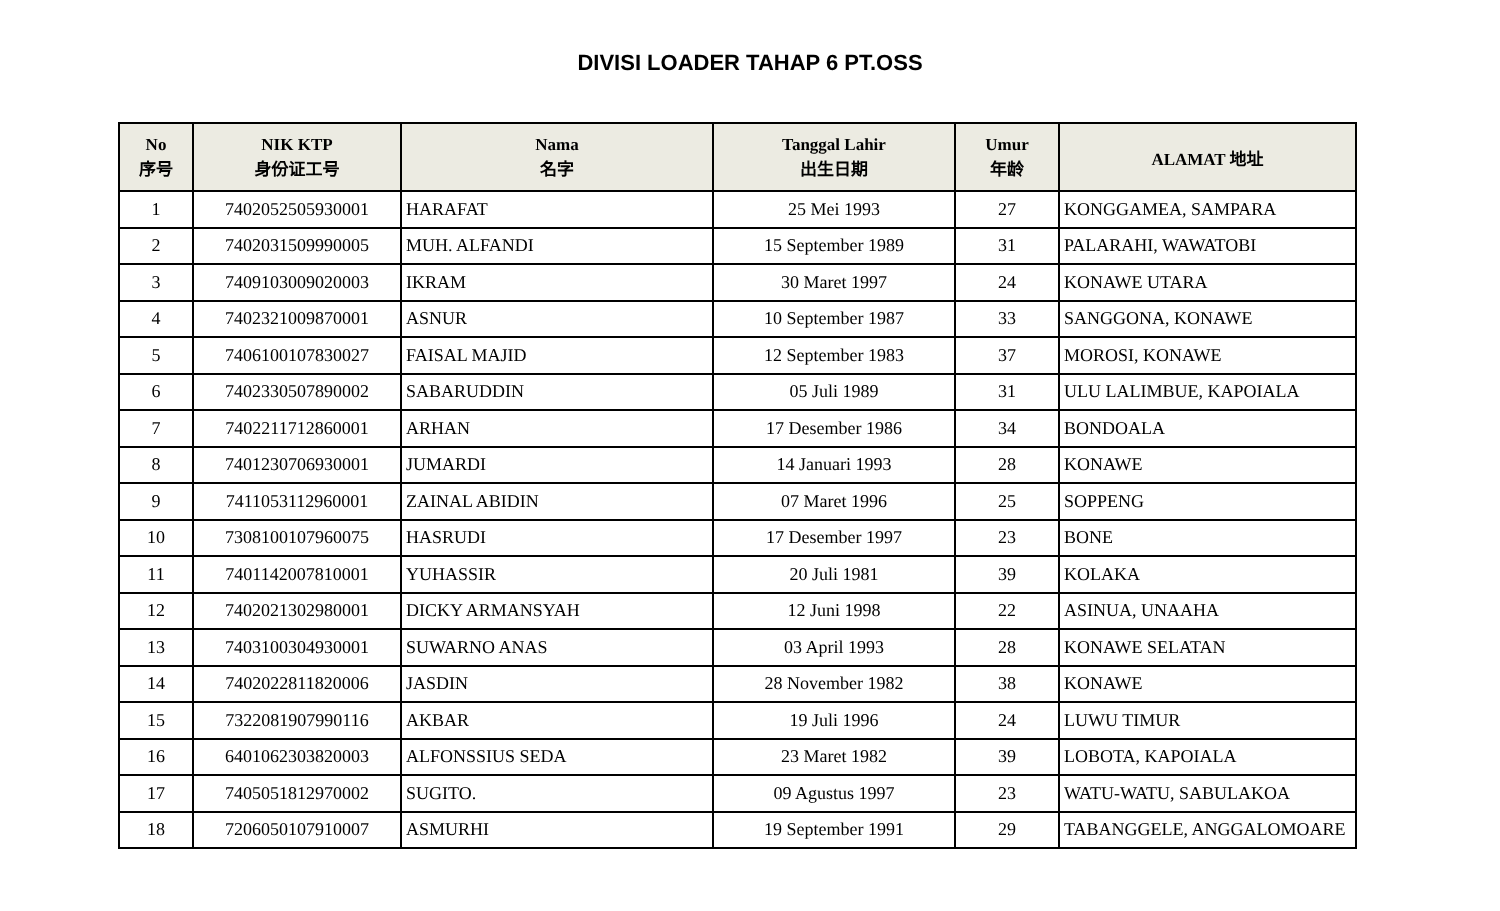DIVISI LOADER TAHAP 6 PT.OSS
| No 序号 | NIK KTP 身份证工号 | Nama 名字 | Tanggal Lahir 出生日期 | Umur 年龄 | ALAMAT 地址 |
| --- | --- | --- | --- | --- | --- |
| 1 | 7402052505930001 | HARAFAT | 25 Mei 1993 | 27 | KONGGAMEA, SAMPARA |
| 2 | 7402031509990005 | MUH. ALFANDI | 15 September 1989 | 31 | PALARAHI, WAWATOBI |
| 3 | 7409103009020003 | IKRAM | 30 Maret 1997 | 24 | KONAWE UTARA |
| 4 | 7402321009870001 | ASNUR | 10 September 1987 | 33 | SANGGONA, KONAWE |
| 5 | 7406100107830027 | FAISAL MAJID | 12 September 1983 | 37 | MOROSI, KONAWE |
| 6 | 7402330507890002 | SABARUDDIN | 05 Juli 1989 | 31 | ULU LALIMBUE, KAPOIALA |
| 7 | 7402211712860001 | ARHAN | 17 Desember 1986 | 34 | BONDOALA |
| 8 | 7401230706930001 | JUMARDI | 14 Januari 1993 | 28 | KONAWE |
| 9 | 7411053112960001 | ZAINAL ABIDIN | 07 Maret 1996 | 25 | SOPPENG |
| 10 | 7308100107960075 | HASRUDI | 17 Desember 1997 | 23 | BONE |
| 11 | 7401142007810001 | YUHASSIR | 20 Juli 1981 | 39 | KOLAKA |
| 12 | 7402021302980001 | DICKY ARMANSYAH | 12 Juni 1998 | 22 | ASINUA, UNAAHA |
| 13 | 7403100304930001 | SUWARNO ANAS | 03 April 1993 | 28 | KONAWE SELATAN |
| 14 | 7402022811820006 | JASDIN | 28 November 1982 | 38 | KONAWE |
| 15 | 7322081907990116 | AKBAR | 19 Juli 1996 | 24 | LUWU TIMUR |
| 16 | 6401062303820003 | ALFONSSIUS SEDA | 23 Maret 1982 | 39 | LOBOTA, KAPOIALA |
| 17 | 7405051812970002 | SUGITO. | 09 Agustus 1997 | 23 | WATU-WATU, SABULAKOA |
| 18 | 7206050107910007 | ASMURHI | 19 September 1991 | 29 | TABANGGELE, ANGGALOMOARE |